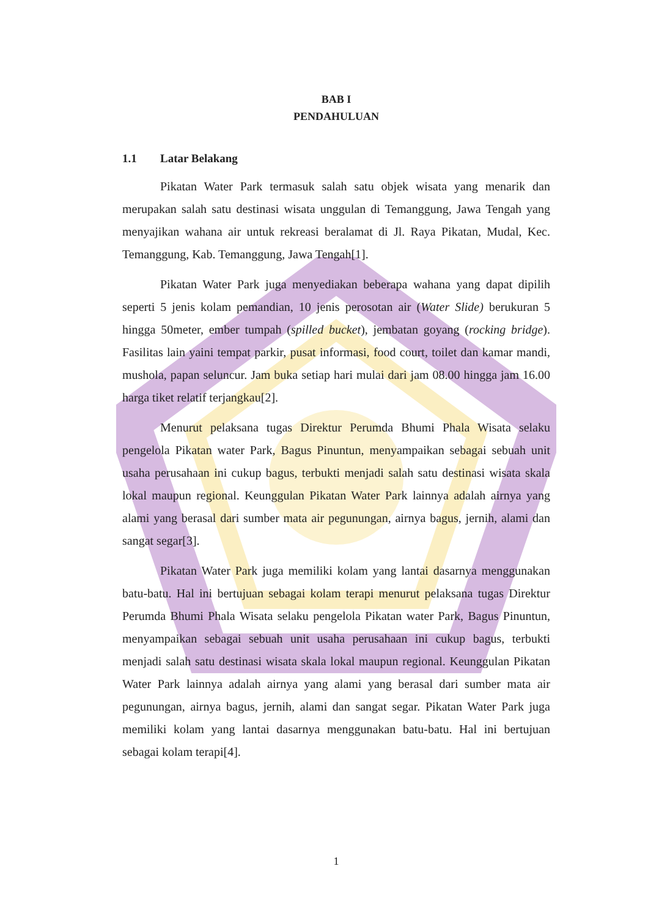BAB I
PENDAHULUAN
1.1 Latar Belakang
Pikatan Water Park termasuk salah satu objek wisata yang menarik dan merupakan salah satu destinasi wisata unggulan di Temanggung, Jawa Tengah yang menyajikan wahana air untuk rekreasi beralamat di Jl. Raya Pikatan, Mudal, Kec. Temanggung, Kab. Temanggung, Jawa Tengah[1].
Pikatan Water Park juga menyediakan beberapa wahana yang dapat dipilih seperti 5 jenis kolam pemandian, 10 jenis perosotan air (Water Slide) berukuran 5 hingga 50meter, ember tumpah (spilled bucket), jembatan goyang (rocking bridge). Fasilitas lain yaini tempat parkir, pusat informasi, food court, toilet dan kamar mandi, mushola, papan seluncur. Jam buka setiap hari mulai dari jam 08.00 hingga jam 16.00 harga tiket relatif terjangkau[2].
Menurut pelaksana tugas Direktur Perumda Bhumi Phala Wisata selaku pengelola Pikatan water Park, Bagus Pinuntun, menyampaikan sebagai sebuah unit usaha perusahaan ini cukup bagus, terbukti menjadi salah satu destinasi wisata skala lokal maupun regional. Keunggulan Pikatan Water Park lainnya adalah airnya yang alami yang berasal dari sumber mata air pegunungan, airnya bagus, jernih, alami dan sangat segar[3].
Pikatan Water Park juga memiliki kolam yang lantai dasarnya menggunakan batu-batu. Hal ini bertujuan sebagai kolam terapi menurut pelaksana tugas Direktur Perumda Bhumi Phala Wisata selaku pengelola Pikatan water Park, Bagus Pinuntun, menyampaikan sebagai sebuah unit usaha perusahaan ini cukup bagus, terbukti menjadi salah satu destinasi wisata skala lokal maupun regional. Keunggulan Pikatan Water Park lainnya adalah airnya yang alami yang berasal dari sumber mata air pegunungan, airnya bagus, jernih, alami dan sangat segar. Pikatan Water Park juga memiliki kolam yang lantai dasarnya menggunakan batu-batu. Hal ini bertujuan sebagai kolam terapi[4].
1